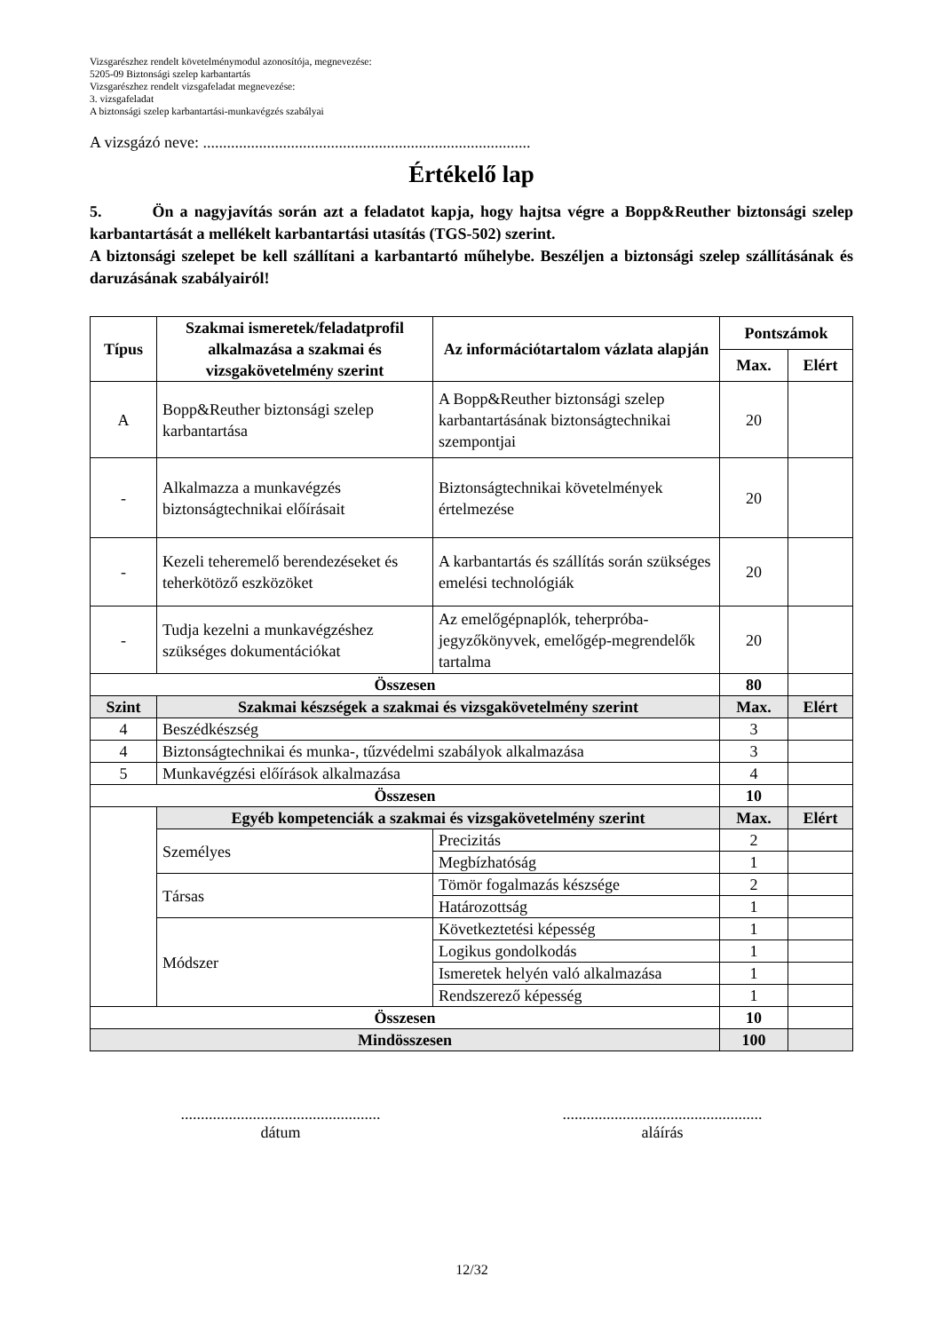Vizsgarészhez rendelt követelménymodul azonosítója, megnevezése:
5205-09 Biztonsági szelep karbantartás
Vizsgarészhez rendelt vizsgafeladat megnevezése:
3. vizsgafeladat
A biztonsági szelep karbantartási-munkavégzés szabályai
A vizsgázó neve: ..................................................................................
Értékelő lap
5. Ön a nagyjavítás során azt a feladatot kapja, hogy hajtsa végre a Bopp&Reuther biztonsági szelep karbantartását a mellékelt karbantartási utasítás (TGS-502) szerint.
A biztonsági szelepet be kell szállítani a karbantartó műhelybe. Beszéljen a biztonsági szelep szállításának és daruzásának szabályairól!
| Típus | Szakmai ismeretek/feladatprofil alkalmazása a szakmai és vizsgakövetelmény szerint | Az információtartalom vázlata alapján | Pontszámok | |
| --- | --- | --- | --- | --- |
| | | | Max. | Elért |
| A | Bopp&Reuther biztonsági szelep karbantartása | A Bopp&Reuther biztonsági szelep karbantartásának biztonságtechnikai szempontjai | 20 | |
| - | Alkalmazza a munkavégzés biztonságtechnikai előírásait | Biztonságtechnikai követelmények értelmezése | 20 | |
| - | Kezeli teheremelő berendezéseket és teherkötöző eszközöket | A karbantartás és szállítás során szükséges emelési technológiák | 20 | |
| - | Tudja kezelni a munkavégzéshez szükséges dokumentációkat | Az emelőgépnaplók, teherpróba-jegyzőkönyvek, emelőgép-megrendelők tartalma | 20 | |
| Összesen | | | 80 | |
| Szint | Szakmai készségek a szakmai és vizsgakövetelmény szerint | | Max. | Elért |
| 4 | Beszédkészség | | 3 | |
| 4 | Biztonságtechnikai és munka-, tűzvédelmi szabályok alkalmazása | | 3 | |
| 5 | Munkavégzési előírások alkalmazása | | 4 | |
| Összesen | | | 10 | |
| | Egyéb kompetenciák a szakmai és vizsgakövetelmény szerint | | Max. | Elért |
| | Személyes | Precizitás | 2 | |
| | | Megbízhatóság | 1 | |
| | Társas | Tömör fogalmazás készsége | 2 | |
| | | Határozottság | 1 | |
| | Módszer | Következtetési képesség | 1 | |
| | | Logikus gondolkodás | 1 | |
| | | Ismeretek helyén való alkalmazása | 1 | |
| | | Rendszerező képesség | 1 | |
| Összesen | | | 10 | |
| Mindösszesen | | | 100 | |
..................................................
dátum
..................................................
aláírás
12/32